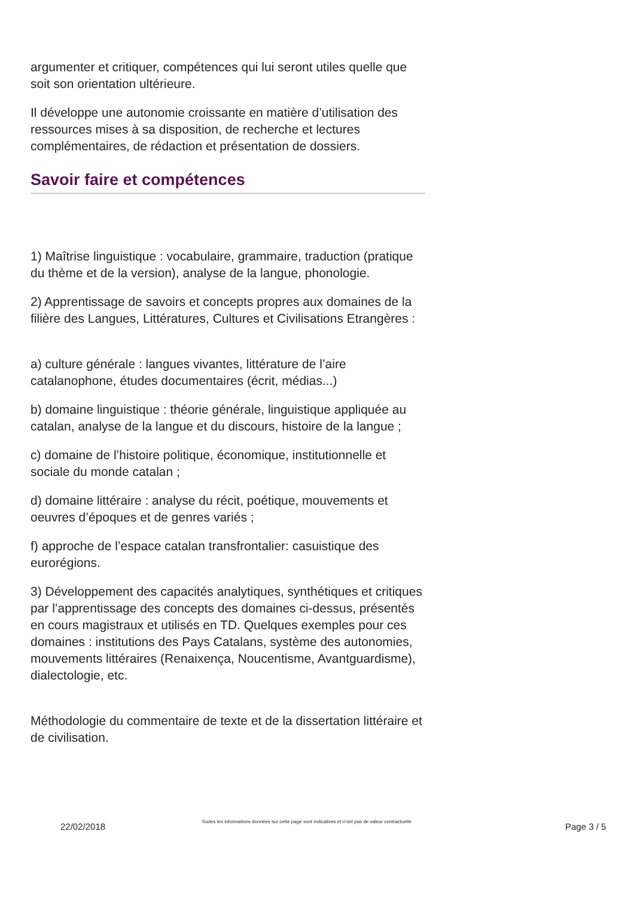argumenter et critiquer, compétences qui lui seront utiles quelle que soit son orientation ultérieure.
Il développe une autonomie croissante en matière d’utilisation des ressources mises à sa disposition, de recherche et lectures complémentaires, de rédaction et présentation de dossiers.
Savoir faire et compétences
1) Maîtrise linguistique : vocabulaire, grammaire, traduction (pratique du thème et de la version), analyse de la langue, phonologie.
2) Apprentissage de savoirs et concepts propres aux domaines de la filière des Langues, Littératures, Cultures et Civilisations Etrangères :
a) culture générale : langues vivantes, littérature de l’aire catalanophone, études documentaires (écrit, médias...)
b) domaine linguistique : théorie générale, linguistique appliquée au catalan, analyse de la langue et du discours, histoire de la langue ;
c) domaine de l’histoire politique, économique, institutionnelle et sociale du monde catalan ;
d) domaine littéraire : analyse du récit, poétique, mouvements et oeuvres d’époques et de genres variés ;
f) approche de l’espace catalan transfrontalier: casuistique des eurorégions.
3) Développement des capacités analytiques, synthétiques et critiques par l’apprentissage des concepts des domaines ci-dessus, présentés en cours magistraux et utilisés en TD. Quelques exemples pour ces domaines : institutions des Pays Catalans, système des autonomies, mouvements littéraires (Renaixença, Noucentisme, Avantguardisme), dialectologie, etc.
Méthodologie du commentaire de texte et de la dissertation littéraire et de civilisation.
22/02/2018
Toutes les informations données sur cette page sont indicatives et n’ont pas de valeur contractuelle
Page 3 / 5